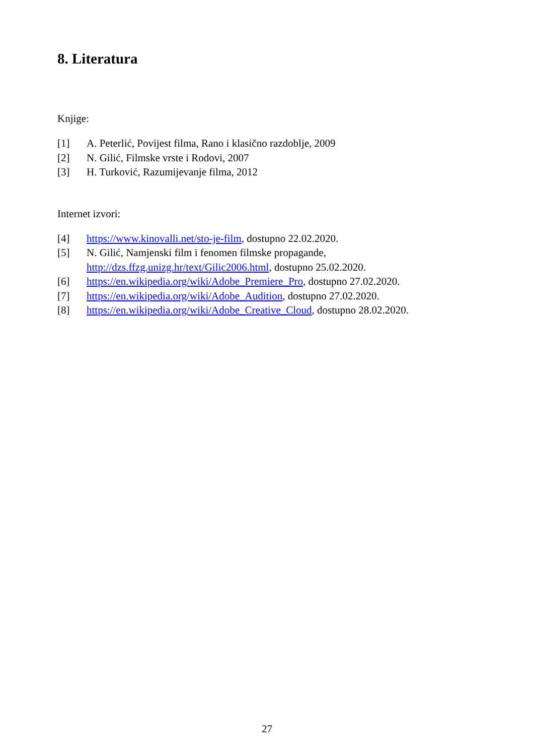8. Literatura
Knjige:
[1] A. Peterlić, Povijest filma, Rano i klasično razdoblje, 2009
[2] N. Gilić, Filmske vrste i Rodovi, 2007
[3] H. Turković, Razumijevanje filma, 2012
Internet izvori:
[4] https://www.kinovalli.net/sto-je-film, dostupno 22.02.2020.
[5] N. Gilić, Namjenski film i fenomen filmske propagande,
http://dzs.ffzg.unizg.hr/text/Gilic2006.html, dostupno 25.02.2020.
[6] https://en.wikipedia.org/wiki/Adobe_Premiere_Pro, dostupno 27.02.2020.
[7] https://en.wikipedia.org/wiki/Adobe_Audition, dostupno 27.02.2020.
[8] https://en.wikipedia.org/wiki/Adobe_Creative_Cloud, dostupno 28.02.2020.
27